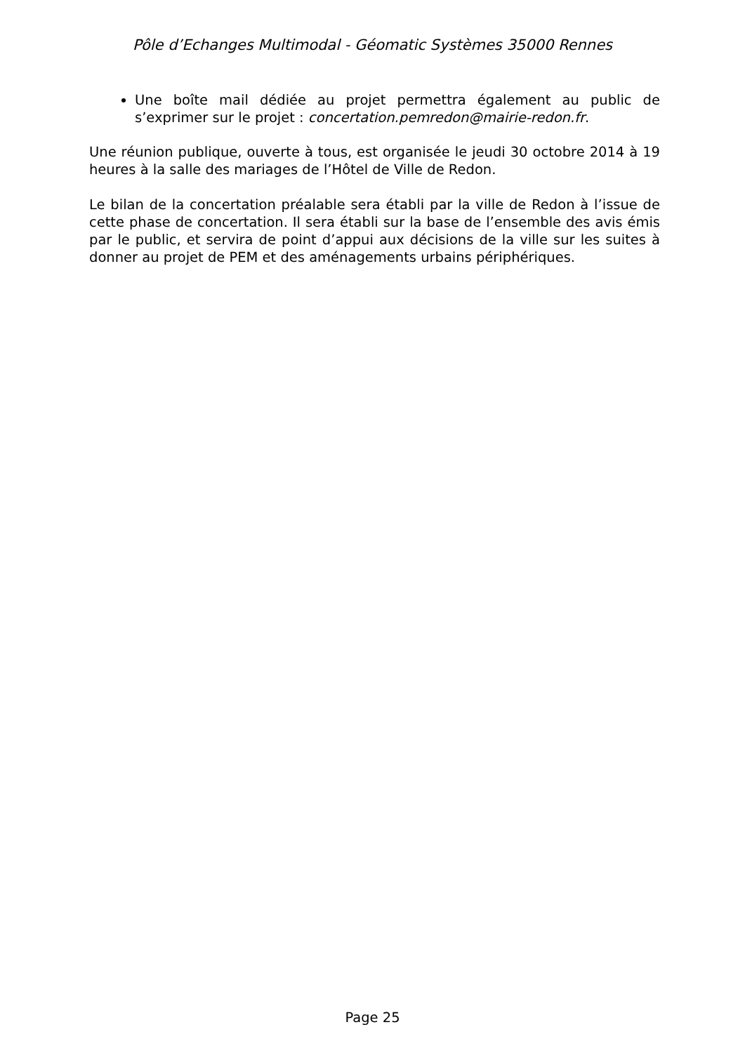Pôle d’Echanges Multimodal - Géomatic Systèmes 35000 Rennes
Une boîte mail dédiée au projet permettra également au public de s’exprimer sur le projet : concertation.pemredon@mairie-redon.fr.
Une réunion publique, ouverte à tous, est organisée le jeudi 30 octobre 2014 à 19 heures à la salle des mariages de l’Hôtel de Ville de Redon.
Le bilan de la concertation préalable sera établi par la ville de Redon à l’issue de cette phase de concertation. Il sera établi sur la base de l’ensemble des avis émis par le public, et servira de point d’appui aux décisions de la ville sur les suites à donner au projet de PEM et des aménagements urbains périphériques.
Page 25